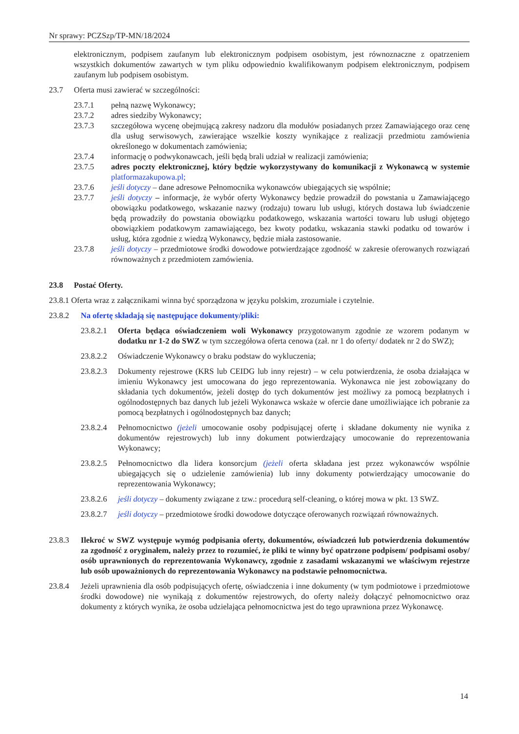Nr sprawy: PCZSzp/TP-MN/18/2024
elektronicznym, podpisem zaufanym lub elektronicznym podpisem osobistym, jest równoznaczne z opatrzeniem wszystkich dokumentów zawartych w tym pliku odpowiednio kwalifikowanym podpisem elektronicznym, podpisem zaufanym lub podpisem osobistym.
23.7 Oferta musi zawierać w szczególności:
23.7.1 pełną nazwę Wykonawcy;
23.7.2 adres siedziby Wykonawcy;
23.7.3 szczegółowa wycenę obejmującą zakresy nadzoru dla modułów posiadanych przez Zamawiającego oraz cenę dla usług serwisowych, zawierające wszelkie koszty wynikające z realizacji przedmiotu zamówienia określonego w dokumentach zamówienia;
23.7.4 informację o podwykonawcach, jeśli będą brali udział w realizacji zamówienia;
23.7.5 adres poczty elektronicznej, który będzie wykorzystywany do komunikacji z Wykonawcą w systemie platformazakupowa.pl;
23.7.6 jeśli dotyczy – dane adresowe Pełnomocnika wykonawców ubiegających się wspólnie;
23.7.7 jeśli dotyczy – informacje, że wybór oferty Wykonawcy będzie prowadził do powstania u Zamawiającego obowiązku podatkowego, wskazanie nazwy (rodzaju) towaru lub usługi, których dostawa lub świadczenie będą prowadziły do powstania obowiązku podatkowego, wskazania wartości towaru lub usługi objętego obowiązkiem podatkowym zamawiającego, bez kwoty podatku, wskazania stawki podatku od towarów i usług, która zgodnie z wiedzą Wykonawcy, będzie miała zastosowanie.
23.7.8 jeśli dotyczy – przedmiotowe środki dowodowe potwierdzające zgodność w zakresie oferowanych rozwiązań równoważnych z przedmiotem zamówienia.
23.8 Postać Oferty.
23.8.1 Oferta wraz z załącznikami winna być sporządzona w języku polskim, zrozumiale i czytelnie.
23.8.2 Na ofertę składają się następujące dokumenty/pliki:
23.8.2.1 Oferta będąca oświadczeniem woli Wykonawcy przygotowanym zgodnie ze wzorem podanym w dodatku nr 1-2 do SWZ w tym szczegółowa oferta cenowa (zał. nr 1 do oferty/ dodatek nr 2 do SWZ);
23.8.2.2 Oświadczenie Wykonawcy o braku podstaw do wykluczenia;
23.8.2.3 Dokumenty rejestrowe (KRS lub CEIDG lub inny rejestr) – w celu potwierdzenia, że osoba działająca w imieniu Wykonawcy jest umocowana do jego reprezentowania. Wykonawca nie jest zobowiązany do składania tych dokumentów, jeżeli dostęp do tych dokumentów jest możliwy za pomocą bezpłatnych i ogólnodostępnych baz danych lub jeżeli Wykonawca wskaże w ofercie dane umożliwiające ich pobranie za pomocą bezpłatnych i ogólnodostępnych baz danych;
23.8.2.4 Pełnomocnictwo (jeżeli umocowanie osoby podpisującej ofertę i składane dokumenty nie wynika z dokumentów rejestrowych) lub inny dokument potwierdzający umocowanie do reprezentowania Wykonawcy;
23.8.2.5 Pełnomocnictwo dla lidera konsorcjum (jeżeli oferta składana jest przez wykonawców wspólnie ubiegających się o udzielenie zamówienia) lub inny dokumenty potwierdzający umocowanie do reprezentowania Wykonawcy;
23.8.2.6 jeśli dotyczy – dokumenty związane z tzw.: procedurą self-cleaning, o której mowa w pkt. 13 SWZ.
23.8.2.7 jeśli dotyczy – przedmiotowe środki dowodowe dotyczące oferowanych rozwiązań równoważnych.
23.8.3 Ilekroć w SWZ występuje wymóg podpisania oferty, dokumentów, oświadczeń lub potwierdzenia dokumentów za zgodność z oryginałem, należy przez to rozumieć, że pliki te winny być opatrzone podpisem/ podpisami osoby/ osób uprawnionych do reprezentowania Wykonawcy, zgodnie z zasadami wskazanymi we właściwym rejestrze lub osób upoważnionych do reprezentowania Wykonawcy na podstawie pełnomocnictwa.
23.8.4 Jeżeli uprawnienia dla osób podpisujących ofertę, oświadczenia i inne dokumenty (w tym podmiotowe i przedmiotowe środki dowodowe) nie wynikają z dokumentów rejestrowych, do oferty należy dołączyć pełnomocnictwo oraz dokumenty z których wynika, że osoba udzielająca pełnomocnictwa jest do tego uprawniona przez Wykonawcę.
14